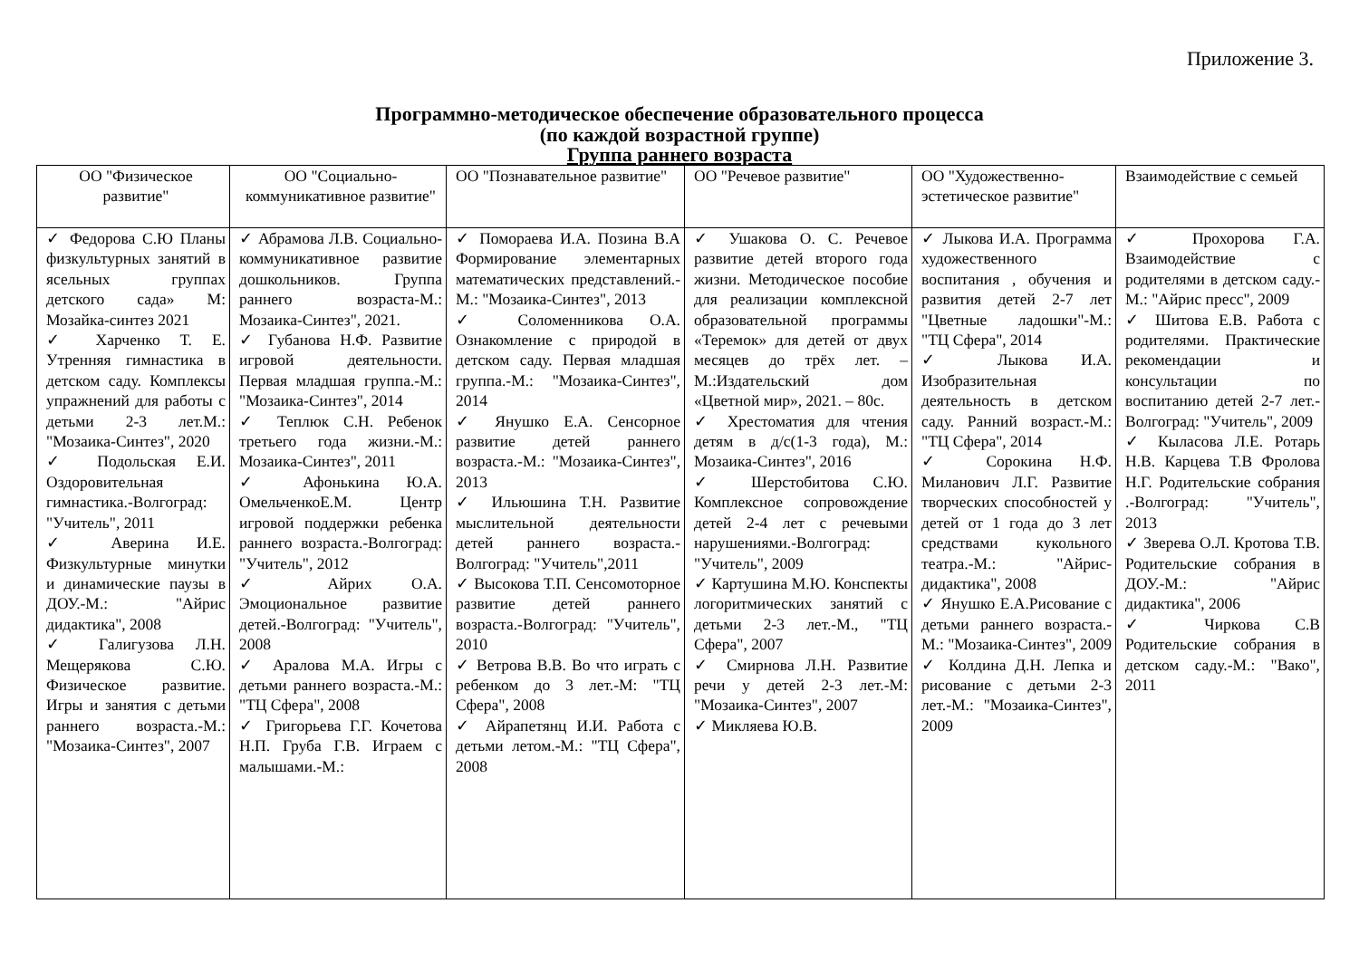Приложение 3.
Программно-методическое обеспечение образовательного процесса
(по каждой возрастной группе)
Группа раннего возраста
| ОО "Физическое развитие" | ОО "Социально-коммуникативное развитие" | ОО "Познавательное развитие" | ОО "Речевое развитие" | ОО "Художественно-эстетическое развитие" | Взаимодействие с семьей |
| --- | --- | --- | --- | --- | --- |
| ✓ Федорова С.Ю Планы физкультурных занятий в ясельных группах детского сада» М: Мозайка-синтез 2021 ✓ Харченко Т. Е. Утренняя гимнастика в детском саду. Комплексы упражнений для работы с детьми 2-3 лет.М.: "Мозаика-Синтез", 2020 ✓ Подольская Е.И. Оздоровительная гимнастика.-Волгоград: "Учитель", 2011 ✓ Аверина И.Е. Физкультурные минутки и динамические паузы в ДОУ.-М.: "Айрис дидактика", 2008 ✓ Галигузова Л.Н. Мещерякова С.Ю. Физическое развитие. Игры и занятия с детьми раннего возраста.-М.: "Мозаика-Синтез", 2007 | ✓ Абрамова Л.В. Социально-коммуникативное развитие дошкольников. Группа раннего возраста-М.: Мозаика-Синтез", 2021. ✓ Губанова Н.Ф. Развитие игровой деятельности. Первая младшая группа.-М.: "Мозаика-Синтез", 2014 ✓ Теплюк С.Н. Ребенок третьего года жизни.-М.: Мозаика-Синтез", 2011 ✓ Афонькина Ю.А. ОмельченкоЕ.М. Центр игровой поддержки ребенка раннего возраста.-Волгоград: "Учитель", 2012 ✓ Айрих О.А. Эмоциональное развитие детей.-Волгоград: "Учитель", 2008 ✓ Аралова М.А. Игры с детьми раннего возраста.-М.: "ТЦ Сфера", 2008 ✓ Григорьева Г.Г. Кочетова Н.П. Груба Г.В. Играем с малышами.-М.: | ✓ Помораева И.А. Позина В.А Формирование элементарных математических представлений.-М.: "Мозаика-Синтез", 2013 ✓ Соломенникова О.А. Ознакомление с природой в детском саду. Первая младшая группа.-М.: "Мозаика-Синтез", 2014 ✓ Янушко Е.А. Сенсорное развитие детей раннего возраста.-М.: "Мозаика-Синтез", 2013 ✓ Ильюшина Т.Н. Развитие мыслительной деятельности детей раннего возраста.-Волгоград: "Учитель",2011 ✓ Высокова Т.П. Сенсомоторное развитие детей раннего возраста.-Волгоград: "Учитель", 2010 ✓ Ветрова В.В. Во что играть с ребенком до 3 лет.-М: "ТЦ Сфера", 2008 ✓ Айрапетянц И.И. Работа с детьми летом.-М.: "ТЦ Сфера", 2008 | ✓ Ушакова О. С. Речевое развитие детей второго года жизни. Методическое пособие для реализации комплексной образовательной программы «Теремок» для детей от двух месяцев до трёх лет. – М.:Издательский дом «Цветной мир», 2021. – 80с. ✓ Хрестоматия для чтения детям в д/с(1-3 года), М.: Мозаика-Синтез", 2016 ✓ Шерстобитова С.Ю. Комплексное сопровождение детей 2-4 лет с речевыми нарушениями.-Волгоград: "Учитель", 2009 ✓ Картушина М.Ю. Конспекты логоритмических занятий с детьми 2-3 лет.-М., "ТЦ Сфера", 2007 ✓ Смирнова Л.Н. Развитие речи у детей 2-3 лет.-М: "Мозаика-Синтез", 2007 ✓ Микляева Ю.В. | ✓ Лыкова И.А. Программа художественного воспитания , обучения и развития детей 2-7 лет "Цветные ладошки"-М.: "ТЦ Сфера", 2014 ✓ Лыкова И.А. Изобразительная деятельность в детском саду. Ранний возраст.-М.: "ТЦ Сфера", 2014 ✓ Сорокина Н.Ф. Миланович Л.Г. Развитие творческих способностей у детей от 1 года до 3 лет средствами кукольного театра.-М.: "Айрис-дидактика", 2008 ✓ Янушко Е.А.Рисование с детьми раннего возраста.-М.: "Мозаика-Синтез", 2009 ✓ Колдина Д.Н. Лепка и рисование с детьми 2-3 лет.-М.: "Мозаика-Синтез", 2009 | ✓ Прохорова Г.А. Взаимодействие с родителями в детском саду.-М.: "Айрис пресс", 2009 ✓ Шитова Е.В. Работа с родителями. Практические рекомендации и консультации по воспитанию детей 2-7 лет.-Волгоград: "Учитель", 2009 ✓ Кыласова Л.Е. Ротарь Н.В. Карцева Т.В Фролова Н.Г. Родительские собрания .-Волгоград: "Учитель", 2013 ✓ Зверева О.Л. Кротова Т.В. Родительские собрания в ДОУ.-М.: "Айрис дидактика", 2006 ✓ Чиркова С.В Родительские собрания в детском саду.-М.: "Вако", 2011 |